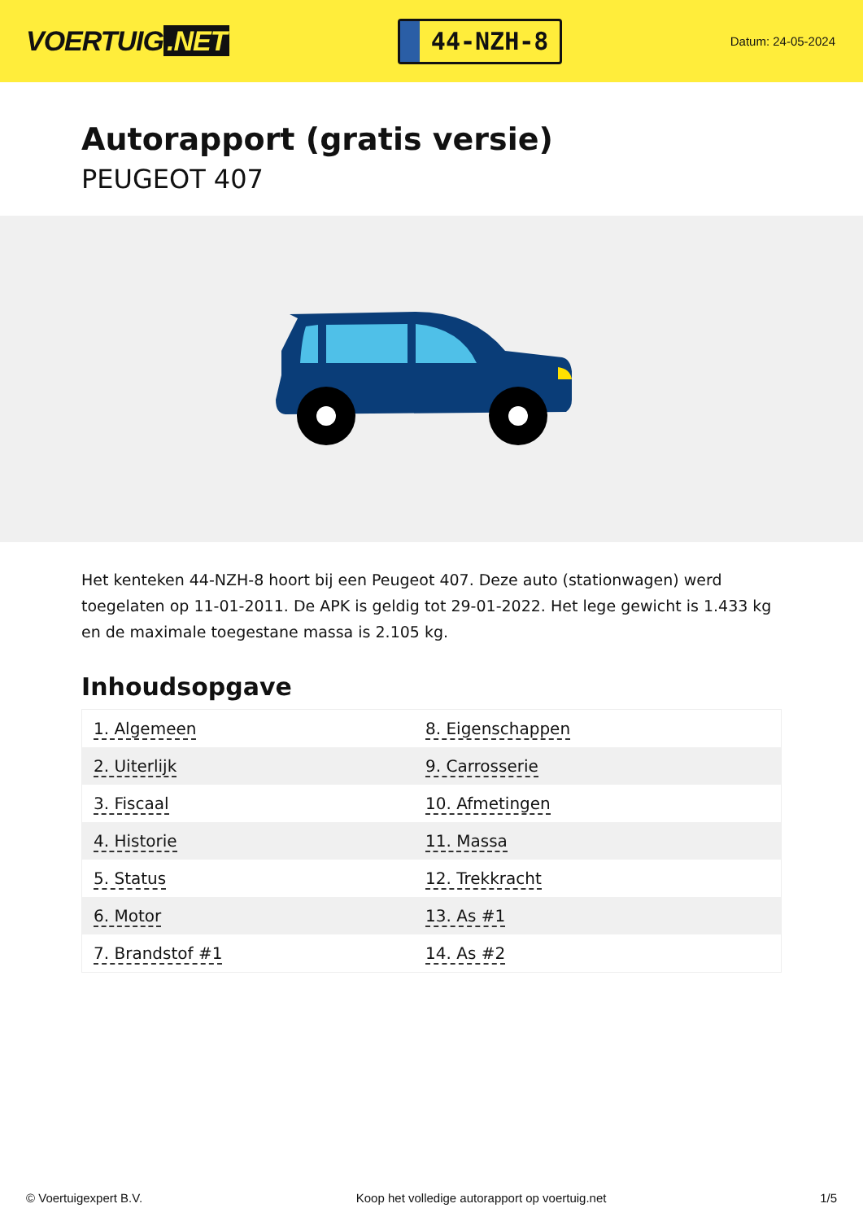VOERTUIG.NET
44-NZH-8
Datum: 24-05-2024
Autorapport (gratis versie)
PEUGEOT 407
Het kenteken 44-NZH-8 hoort bij een Peugeot 407. Deze auto (stationwagen) werd toegelaten op 11-01-2011. De APK is geldig tot 29-01-2022. Het lege gewicht is 1.433 kg en de maximale toegestane massa is 2.105 kg.
Inhoudsopgave
| 1. Algemeen | 8. Eigenschappen |
| 2. Uiterlijk | 9. Carrosserie |
| 3. Fiscaal | 10. Afmetingen |
| 4. Historie | 11. Massa |
| 5. Status | 12. Trekkracht |
| 6. Motor | 13. As #1 |
| 7. Brandstof #1 | 14. As #2 |
© Voertuigexpert B.V. Koop het volledige autorapport op voertuig.net 1/5